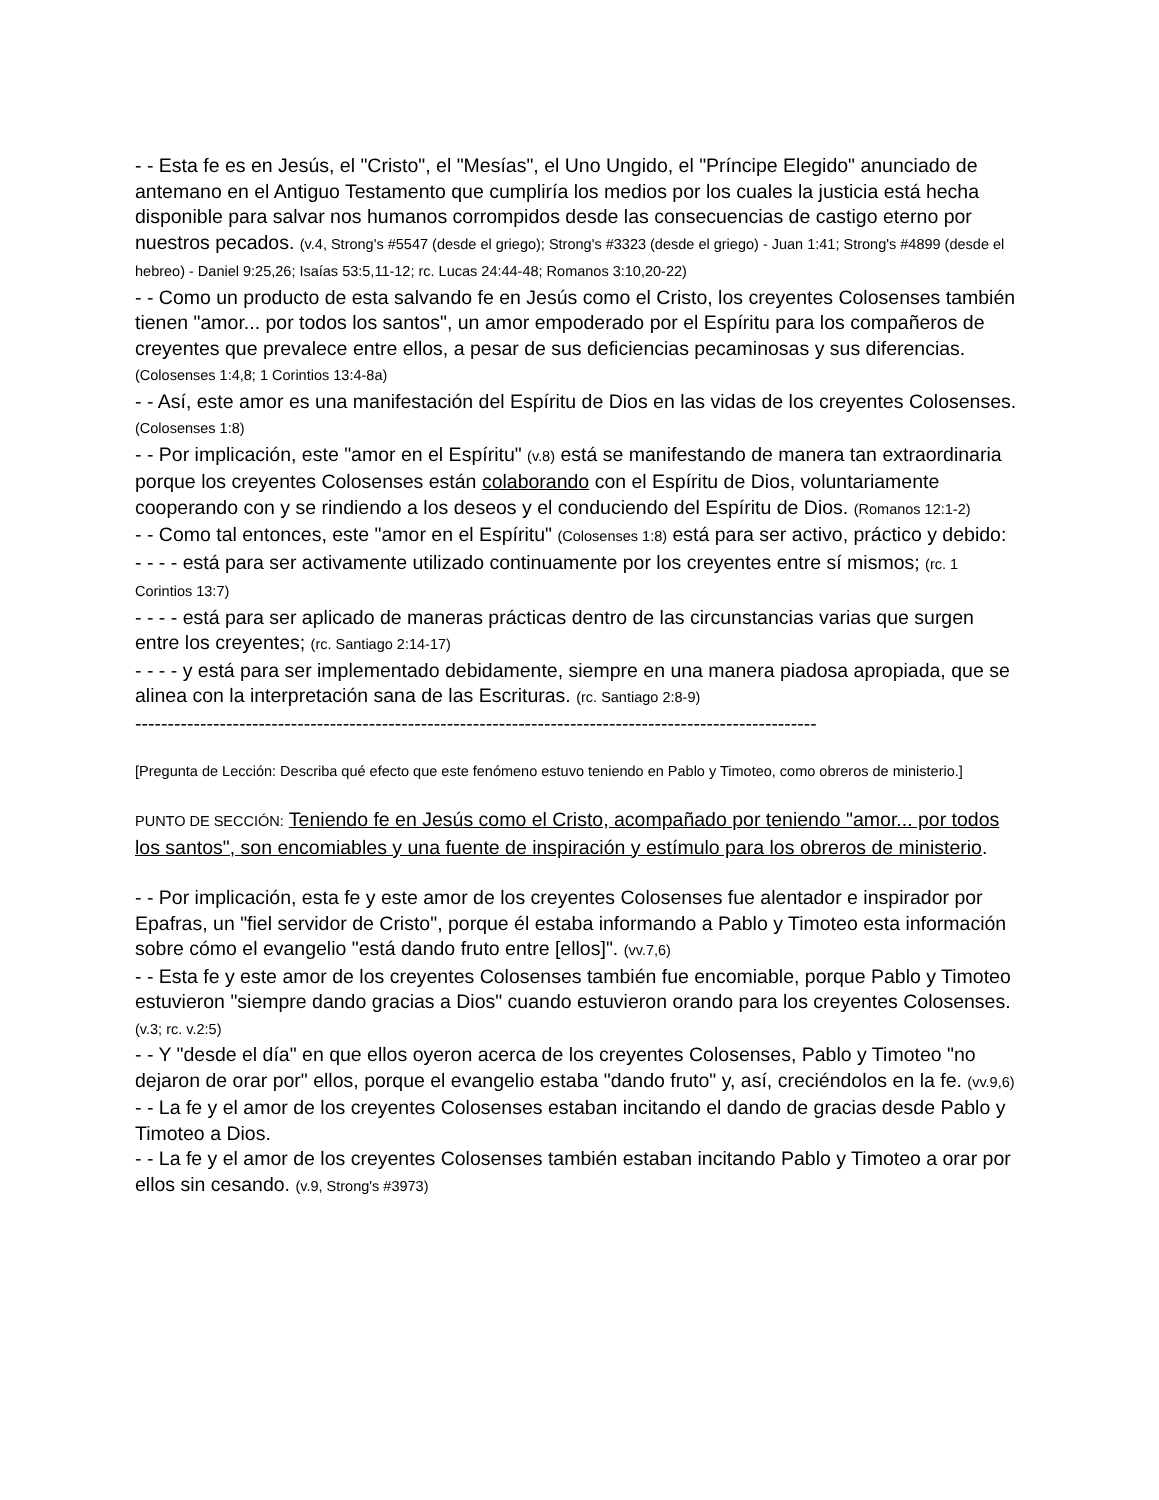- - Esta fe es en Jesús, el "Cristo", el "Mesías", el Uno Ungido, el "Príncipe Elegido" anunciado de antemano en el Antiguo Testamento que cumpliría los medios por los cuales la justicia está hecha disponible para salvar nos humanos corrompidos desde las consecuencias de castigo eterno por nuestros pecados. (v.4, Strong's #5547 (desde el griego); Strong's #3323 (desde el griego) - Juan 1:41; Strong's #4899 (desde el hebreo) - Daniel 9:25,26; Isaías 53:5,11-12; rc. Lucas 24:44-48; Romanos 3:10,20-22)
- - Como un producto de esta salvando fe en Jesús como el Cristo, los creyentes Colosenses también tienen "amor... por todos los santos", un amor empoderado por el Espíritu para los compañeros de creyentes que prevalece entre ellos, a pesar de sus deficiencias pecaminosas y sus diferencias. (Colosenses 1:4,8; 1 Corintios 13:4-8a)
- - Así, este amor es una manifestación del Espíritu de Dios en las vidas de los creyentes Colosenses. (Colosenses 1:8)
- - Por implicación, este "amor en el Espíritu" (v.8) está se manifestando de manera tan extraordinaria porque los creyentes Colosenses están colaborando con el Espíritu de Dios, voluntariamente cooperando con y se rindiendo a los deseos y el conduciendo del Espíritu de Dios. (Romanos 12:1-2)
- - Como tal entonces, este "amor en el Espíritu" (Colosenses 1:8) está para ser activo, práctico y debido:
- - - - está para ser activamente utilizado continuamente por los creyentes entre sí mismos; (rc. 1 Corintios 13:7)
- - - - está para ser aplicado de maneras prácticas dentro de las circunstancias varias que surgen entre los creyentes; (rc. Santiago 2:14-17)
- - - - y está para ser implementado debidamente, siempre en una manera piadosa apropiada, que se alinea con la interpretación sana de las Escrituras. (rc. Santiago 2:8-9)
---------------------------------------------------------------------------------------------------------
[Pregunta de Lección: Describa qué efecto que este fenómeno estuvo teniendo en Pablo y Timoteo, como obreros de ministerio.]
PUNTO DE SECCIÓN: Teniendo fe en Jesús como el Cristo, acompañado por teniendo "amor... por todos los santos", son encomiables y una fuente de inspiración y estímulo para los obreros de ministerio.
- - Por implicación, esta fe y este amor de los creyentes Colosenses fue alentador e inspirador por Epafras, un "fiel servidor de Cristo", porque él estaba informando a Pablo y Timoteo esta información sobre cómo el evangelio "está dando fruto entre [ellos]". (vv.7,6)
- - Esta fe y este amor de los creyentes Colosenses también fue encomiable, porque Pablo y Timoteo estuvieron "siempre dando gracias a Dios" cuando estuvieron orando para los creyentes Colosenses. (v.3; rc. v.2:5)
- - Y "desde el día" en que ellos oyeron acerca de los creyentes Colosenses, Pablo y Timoteo "no dejaron de orar por" ellos, porque el evangelio estaba "dando fruto" y, así, creciéndolos en la fe. (vv.9,6)
- - La fe y el amor de los creyentes Colosenses estaban incitando el dando de gracias desde Pablo y Timoteo a Dios.
- - La fe y el amor de los creyentes Colosenses también estaban incitando Pablo y Timoteo a orar por ellos sin cesando. (v.9, Strong's #3973)